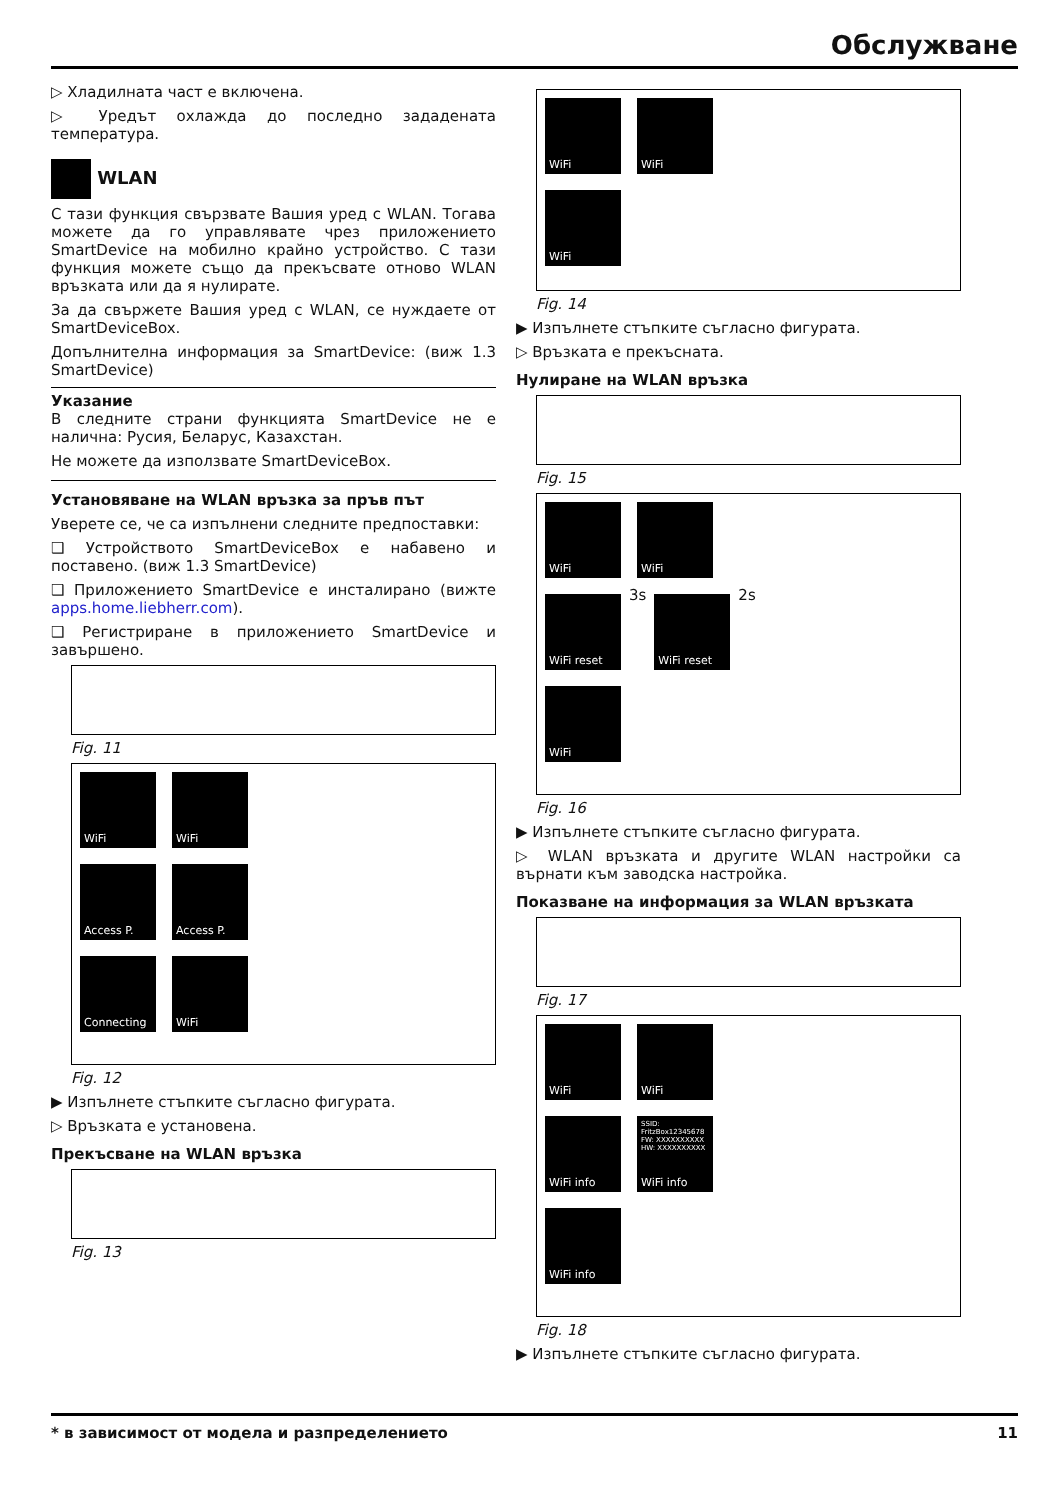Обслужване
▷ Хладилната част е включена.
▷ Уредът охлажда до последно зададената температура.
WLAN
С тази функция свързвате Вашия уред с WLAN. Тогава можете да го управлявате чрез приложението SmartDevice на мобилно крайно устройство. С тази функция можете също да прекъсвате отново WLAN връзката или да я нулирате.
За да свържете Вашия уред с WLAN, се нуждаете от SmartDeviceBox.
Допълнителна информация за SmartDevice: (виж 1.3 SmartDevice)
Указание
В следните страни функцията SmartDevice не е налична: Русия, Беларус, Казахстан.
Не можете да използвате SmartDeviceBox.
Установяване на WLAN връзка за пръв път
Уверете се, че са изпълнени следните предпоставки:
❑ Устройството SmartDeviceBox е набавено и поставено. (виж 1.3 SmartDevice)
❑ Приложението SmartDevice е инсталирано (вижте apps.home.liebherr.com).
❑ Регистриране в приложението SmartDevice и завършено.
Fig. 11
WiFi WiFi
Access P. Access P.
Connecting WiFi
Fig. 12
▶ Изпълнете стъпките съгласно фигурата.
▷ Връзката е установена.
Прекъсване на WLAN връзка
Fig. 13
WiFi WiFi
WiFi
Fig. 14
▶ Изпълнете стъпките съгласно фигурата.
▷ Връзката е прекъсната.
Нулиране на WLAN връзка
Fig. 15
WiFi WiFi
WiFi reset
3s
WiFi reset
2s
WiFi
Fig. 16
▶ Изпълнете стъпките съгласно фигурата.
▷ WLAN връзката и другите WLAN настройки са върнати към заводска настройка.
Показване на информация за WLAN връзката
Fig. 17
WiFi WiFi
WiFi info
SSID: FritzBox12345678 FW: XXXXXXXXXX HW: XXXXXXXXXX
WiFi info
WiFi info
Fig. 18
▶ Изпълнете стъпките съгласно фигурата.
* в зависимост от модела и разпределението 11